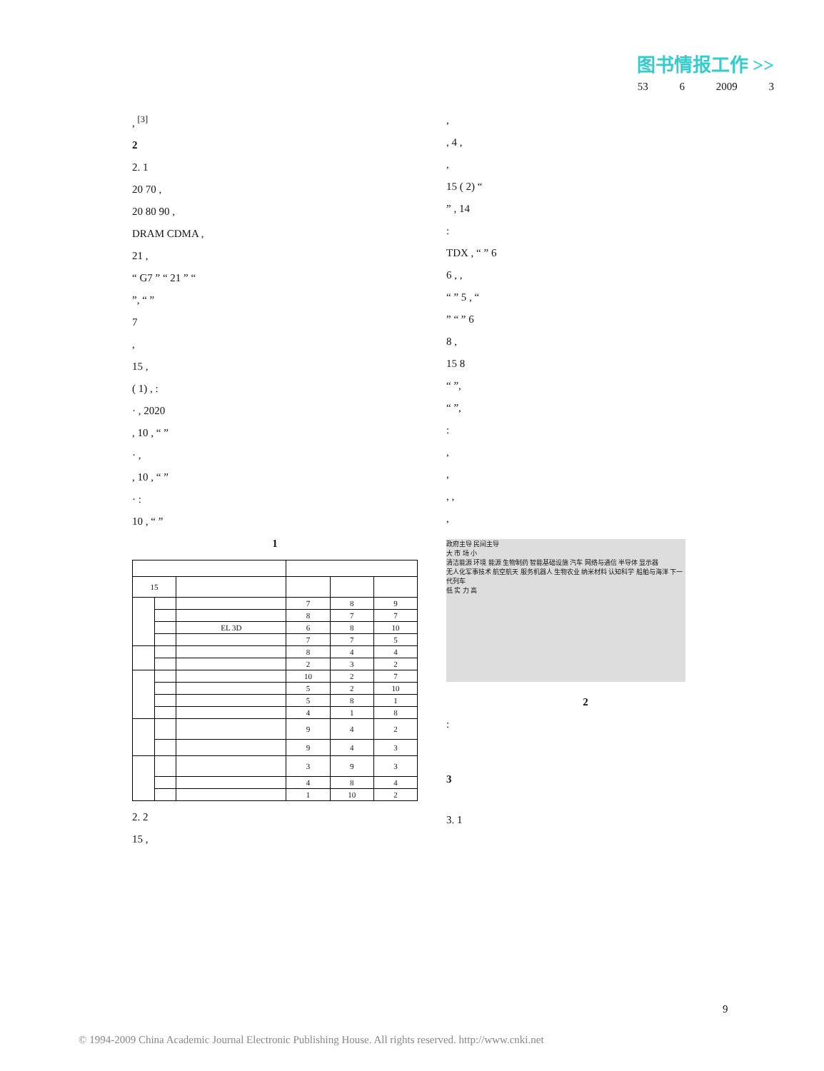图书情报工作 >>
53 6 2009 3
, <sup>[3]</sup>
2
2. 1
20 70 ,
20 80 90 ,
DRAM CDMA ,
21 ,
“ G7 ” “ 21 ” “
”, “ ”
7
,
15 ,
( 1) , :
· , 2020
, 10 , “ ”
· ,
, 10 , “ ”
· :
10 , “ ”
1
| 15 | | | | | |
| | | | 7 | 8 | 9 |
| | | | 8 | 7 | 7 |
| | | EL 3D | 6 | 8 | 10 |
| | | | 7 | 7 | 5 |
| | | | 8 | 4 | 4 |
| | | | 2 | 3 | 2 |
| | | | 10 | 2 | 7 |
| | | | 5 | 2 | 10 |
| | | | 5 | 8 | 1 |
| | | | 4 | 1 | 8 |
| | | | 9 | 4 | 2 |
| | | | 9 | 4 | 3 |
| | | | 3 | 9 | 3 |
| | | | 4 | 8 | 4 |
| | | | 1 | 10 | 2 |
2. 2
15 ,
,
, 4 ,
,
15 ( 2) “
” , 14
:
TDX , “ ” 6
6 , ,
“ ” 5 , “
” “ ” 6
8 ,
15 8
“ ”,
“ ”,
:
,
,
, ,
,
政府主导 民间主导
大 市 场 小
清洁能源 环境 能源 生物制药 智能基础设施 汽车 网络与通信 半导体 显示器
无人化军事技术 航空航天 服务机器人 生物农业 纳米材料 认知科学 船舶与海洋 下一代列车
低 实 力 高
2
:
3
3. 1
9
© 1994-2009 China Academic Journal Electronic Publishing House. All rights reserved. http://www.cnki.net